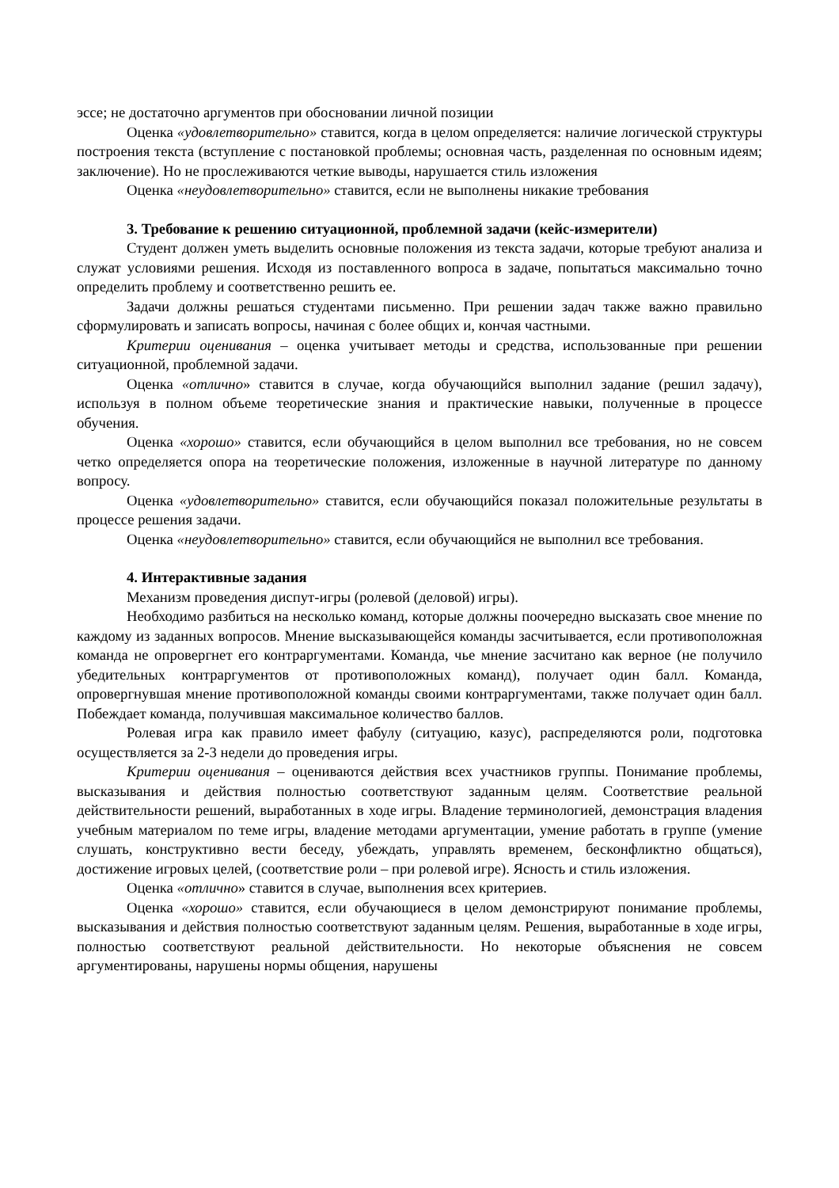эссе; не достаточно аргументов при обосновании личной позиции
Оценка «удовлетворительно» ставится, когда в целом определяется: наличие логической структуры построения текста (вступление с постановкой проблемы; основная часть, разделенная по основным идеям; заключение). Но не прослеживаются четкие выводы, нарушается стиль изложения
Оценка «неудовлетворительно» ставится, если не выполнены никакие требования
3. Требование к решению ситуационной, проблемной задачи (кейс-измерители)
Студент должен уметь выделить основные положения из текста задачи, которые требуют анализа и служат условиями решения. Исходя из поставленного вопроса в задаче, попытаться максимально точно определить проблему и соответственно решить ее.
Задачи должны решаться студентами письменно. При решении задач также важно правильно сформулировать и записать вопросы, начиная с более общих и, кончая частными.
Критерии оценивания – оценка учитывает методы и средства, использованные при решении ситуационной, проблемной задачи.
Оценка «отлично» ставится в случае, когда обучающийся выполнил задание (решил задачу), используя в полном объеме теоретические знания и практические навыки, полученные в процессе обучения.
Оценка «хорошо» ставится, если обучающийся в целом выполнил все требования, но не совсем четко определяется опора на теоретические положения, изложенные в научной литературе по данному вопросу.
Оценка «удовлетворительно» ставится, если обучающийся показал положительные результаты в процессе решения задачи.
Оценка «неудовлетворительно» ставится, если обучающийся не выполнил все требования.
4. Интерактивные задания
Механизм проведения диспут-игры (ролевой (деловой) игры).
Необходимо разбиться на несколько команд, которые должны поочередно высказать свое мнение по каждому из заданных вопросов. Мнение высказывающейся команды засчитывается, если противоположная команда не опровергнет его контраргументами. Команда, чье мнение засчитано как верное (не получило убедительных контраргументов от противоположных команд), получает один балл. Команда, опровергнувшая мнение противоположной команды своими контраргументами, также получает один балл. Побеждает команда, получившая максимальное количество баллов.
Ролевая игра как правило имеет фабулу (ситуацию, казус), распределяются роли, подготовка осуществляется за 2-3 недели до проведения игры.
Критерии оценивания – оцениваются действия всех участников группы. Понимание проблемы, высказывания и действия полностью соответствуют заданным целям. Соответствие реальной действительности решений, выработанных в ходе игры. Владение терминологией, демонстрация владения учебным материалом по теме игры, владение методами аргументации, умение работать в группе (умение слушать, конструктивно вести беседу, убеждать, управлять временем, бесконфликтно общаться), достижение игровых целей, (соответствие роли – при ролевой игре). Ясность и стиль изложения.
Оценка «отлично» ставится в случае, выполнения всех критериев.
Оценка «хорошо» ставится, если обучающиеся в целом демонстрируют понимание проблемы, высказывания и действия полностью соответствуют заданным целям. Решения, выработанные в ходе игры, полностью соответствуют реальной действительности. Но некоторые объяснения не совсем аргументированы, нарушены нормы общения, нарушены